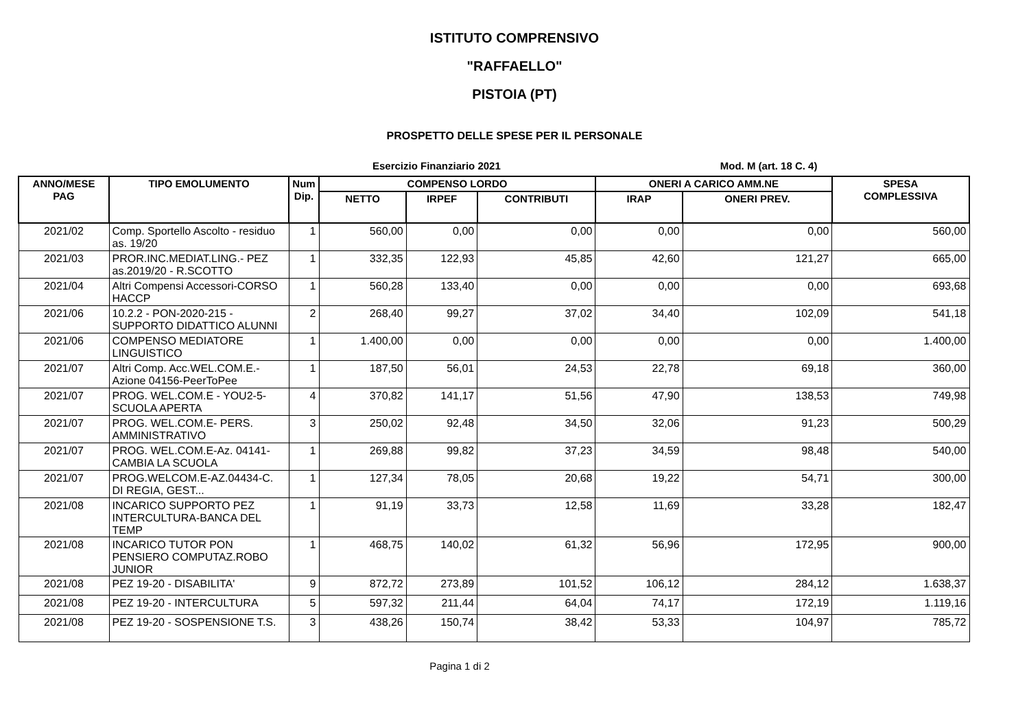ISTITUTO COMPRENSIVO
"RAFFAELLO"
PISTOIA (PT)
PROSPETTO DELLE SPESE PER IL PERSONALE
Esercizio Finanziario 2021 Mod. M (art. 18 C. 4)
| ANNO/MESE PAG | TIPO EMOLUMENTO | Num Dip. | COMPENSO LORDO | | | ONERI A CARICO AMM.NE | | SPESA COMPLESSIVA |
| --- | --- | --- | --- | --- | --- | --- | --- | --- |
| | | | NETTO | IRPEF | CONTRIBUTI | IRAP | ONERI PREV. | |
| 2021/02 | Comp. Sportello Ascolto - residuo as. 19/20 | 1 | 560,00 | 0,00 | 0,00 | 0,00 | 0,00 | 560,00 |
| 2021/03 | PROR.INC.MEDIAT.LING.- PEZ as.2019/20 - R.SCOTTO | 1 | 332,35 | 122,93 | 45,85 | 42,60 | 121,27 | 665,00 |
| 2021/04 | Altri Compensi Accessori-CORSO HACCP | 1 | 560,28 | 133,40 | 0,00 | 0,00 | 0,00 | 693,68 |
| 2021/06 | 10.2.2 - PON-2020-215 - SUPPORTO DIDATTICO ALUNNI | 2 | 268,40 | 99,27 | 37,02 | 34,40 | 102,09 | 541,18 |
| 2021/06 | COMPENSO MEDIATORE LINGUISTICO | 1 | 1.400,00 | 0,00 | 0,00 | 0,00 | 0,00 | 1.400,00 |
| 2021/07 | Altri Comp. Acc.WEL.COM.E.-Azione 04156-PeerToPee | 1 | 187,50 | 56,01 | 24,53 | 22,78 | 69,18 | 360,00 |
| 2021/07 | PROG. WEL.COM.E - YOU2-5-SCUOLA APERTA | 4 | 370,82 | 141,17 | 51,56 | 47,90 | 138,53 | 749,98 |
| 2021/07 | PROG. WEL.COM.E- PERS. AMMINISTRATIVO | 3 | 250,02 | 92,48 | 34,50 | 32,06 | 91,23 | 500,29 |
| 2021/07 | PROG. WEL.COM.E-Az. 04141-CAMBIA LA SCUOLA | 1 | 269,88 | 99,82 | 37,23 | 34,59 | 98,48 | 540,00 |
| 2021/07 | PROG.WELCOM.E-AZ.04434-C. DI REGIA, GEST... | 1 | 127,34 | 78,05 | 20,68 | 19,22 | 54,71 | 300,00 |
| 2021/08 | INCARICO SUPPORTO PEZ INTERCULTURA-BANCA DEL TEMP | 1 | 91,19 | 33,73 | 12,58 | 11,69 | 33,28 | 182,47 |
| 2021/08 | INCARICO TUTOR PON PENSIERO COMPUTAZ.ROBO JUNIOR | 1 | 468,75 | 140,02 | 61,32 | 56,96 | 172,95 | 900,00 |
| 2021/08 | PEZ 19-20 - DISABILITA' | 9 | 872,72 | 273,89 | 101,52 | 106,12 | 284,12 | 1.638,37 |
| 2021/08 | PEZ 19-20 - INTERCULTURA | 5 | 597,32 | 211,44 | 64,04 | 74,17 | 172,19 | 1.119,16 |
| 2021/08 | PEZ 19-20 - SOSPENSIONE T.S. | 3 | 438,26 | 150,74 | 38,42 | 53,33 | 104,97 | 785,72 |
Pagina 1 di 2